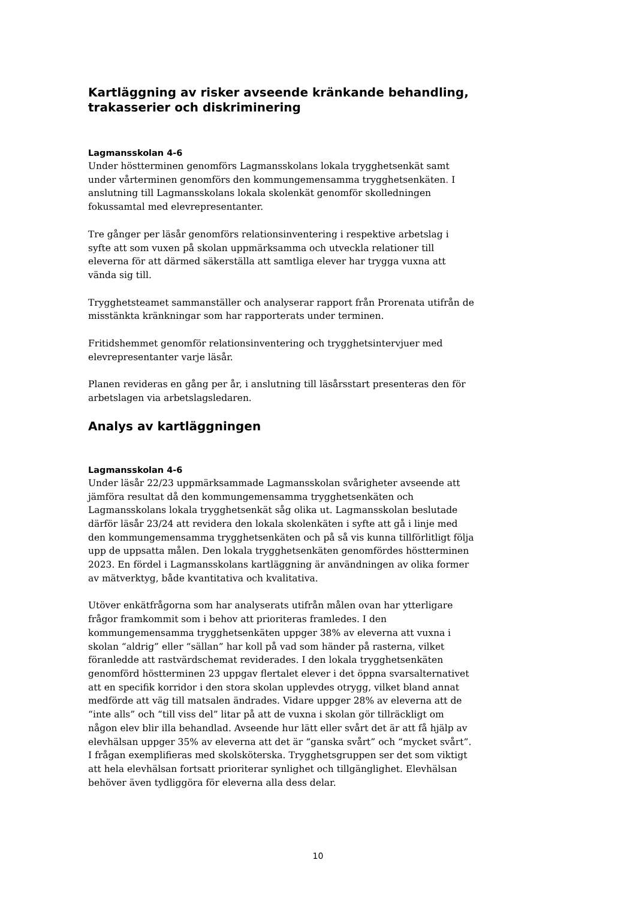Kartläggning av risker avseende kränkande behandling, trakasserier och diskriminering
Lagmansskolan 4-6
Under höstterminen genomförs Lagmansskolans lokala trygghetsenkät samt under vårterminen genomförs den kommungemensamma trygghetsenkäten. I anslutning till Lagmansskolans lokala skolenkät genomför skolledningen fokussamtal med elevrepresentanter.
Tre gånger per läsår genomförs relationsinventering i respektive arbetslag i syfte att som vuxen på skolan uppmärksamma och utveckla relationer till eleverna för att därmed säkerställa att samtliga elever har trygga vuxna att vända sig till.
Trygghetsteamet sammanställer och analyserar rapport från Prorenata utifrån de misstänkta kränkningar som har rapporterats under terminen.
Fritidshemmet genomför relationsinventering och trygghetsintervjuer med elevrepresentanter varje läsår.
Planen revideras en gång per år, i anslutning till läsårsstart presenteras den för arbetslagen via arbetslagsledaren.
Analys av kartläggningen
Lagmansskolan 4-6
Under läsår 22/23 uppmärksammade Lagmansskolan svårigheter avseende att jämföra resultat då den kommungemensamma trygghetsenkäten och Lagmansskolans lokala trygghetsenkät såg olika ut. Lagmansskolan beslutade därför läsår 23/24 att revidera den lokala skolenkäten i syfte att gå i linje med den kommungemensamma trygghetsenkäten och på så vis kunna tillförlitligt följa upp de uppsatta målen. Den lokala trygghetsenkäten genomfördes höstterminen 2023. En fördel i Lagmansskolans kartläggning är användningen av olika former av mätverktyg, både kvantitativa och kvalitativa.
Utöver enkätfrågorna som har analyserats utifrån målen ovan har ytterligare frågor framkommit som i behov att prioriteras framledes. I den kommungemensamma trygghetsenkäten uppger 38% av eleverna att vuxna i skolan “aldrig” eller “sällan” har koll på vad som händer på rasterna, vilket föranledde att rastvärdschemat reviderades. I den lokala trygghetsenkäten genomförd höstterminen 23 uppgav flertalet elever i det öppna svarsalternativet att en specifik korridor i den stora skolan upplevdes otrygg, vilket bland annat medförde att väg till matsalen ändrades. Vidare uppger 28% av eleverna att de “inte alls” och “till viss del” litar på att de vuxna i skolan gör tillräckligt om någon elev blir illa behandlad. Avseende hur lätt eller svårt det är att få hjälp av elevhälsan uppger 35% av eleverna att det är “ganska svårt” och “mycket svårt”. I frågan exemplifieras med skolsköterska. Trygghetsgruppen ser det som viktigt att hela elevhälsan fortsatt prioriterar synlighet och tillgänglighet. Elevhälsan behöver även tydliggöra för eleverna alla dess delar.
10